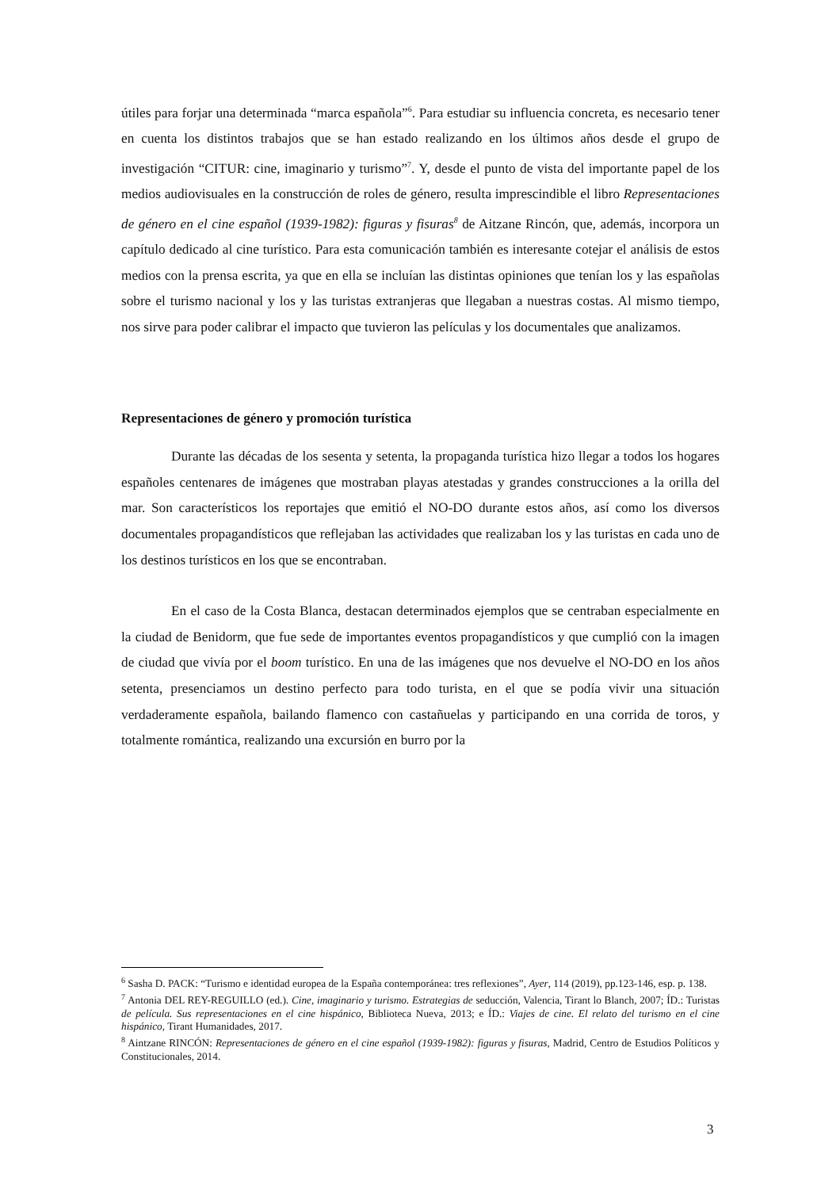útiles para forjar una determinada “marca española”<sup>6</sup>. Para estudiar su influencia concreta, es necesario tener en cuenta los distintos trabajos que se han estado realizando en los últimos años desde el grupo de investigación “CITUR: cine, imaginario y turismo”<sup>7</sup>. Y, desde el punto de vista del importante papel de los medios audiovisuales en la construcción de roles de género, resulta imprescindible el libro Representaciones de género en el cine español (1939-1982): figuras y fisuras<sup>8</sup> de Aitzane Rincón, que, además, incorpora un capítulo dedicado al cine turístico. Para esta comunicación también es interesante cotejar el análisis de estos medios con la prensa escrita, ya que en ella se incluían las distintas opiniones que tenían los y las españolas sobre el turismo nacional y los y las turistas extranjeras que llegaban a nuestras costas. Al mismo tiempo, nos sirve para poder calibrar el impacto que tuvieron las películas y los documentales que analizamos.
Representaciones de género y promoción turística
Durante las décadas de los sesenta y setenta, la propaganda turística hizo llegar a todos los hogares españoles centenares de imágenes que mostraban playas atestadas y grandes construcciones a la orilla del mar. Son característicos los reportajes que emitió el NO-DO durante estos años, así como los diversos documentales propagandísticos que reflejaban las actividades que realizaban los y las turistas en cada uno de los destinos turísticos en los que se encontraban.
En el caso de la Costa Blanca, destacan determinados ejemplos que se centraban especialmente en la ciudad de Benidorm, que fue sede de importantes eventos propagandísticos y que cumplió con la imagen de ciudad que vivía por el boom turístico. En una de las imágenes que nos devuelve el NO-DO en los años setenta, presenciamos un destino perfecto para todo turista, en el que se podía vivir una situación verdaderamente española, bailando flamenco con castañuelas y participando en una corrida de toros, y totalmente romántica, realizando una excursión en burro por la
<sup>6</sup> Sasha D. PACK: “Turismo e identidad europea de la España contemporánea: tres reflexiones”, Ayer, 114 (2019), pp.123-146, esp. p. 138.
<sup>7</sup> Antonia DEL REY-REGUILLO (ed.). Cine, imaginario y turismo. Estrategias de seducción, Valencia, Tirant lo Blanch, 2007; ÍD.: Turistas de película. Sus representaciones en el cine hispánico, Biblioteca Nueva, 2013; e ÍD.: Viajes de cine. El relato del turismo en el cine hispánico, Tirant Humanidades, 2017.
<sup>8</sup> Aintzane RINCÓN: Representaciones de género en el cine español (1939-1982): figuras y fisuras, Madrid, Centro de Estudios Políticos y Constitucionales, 2014.
3